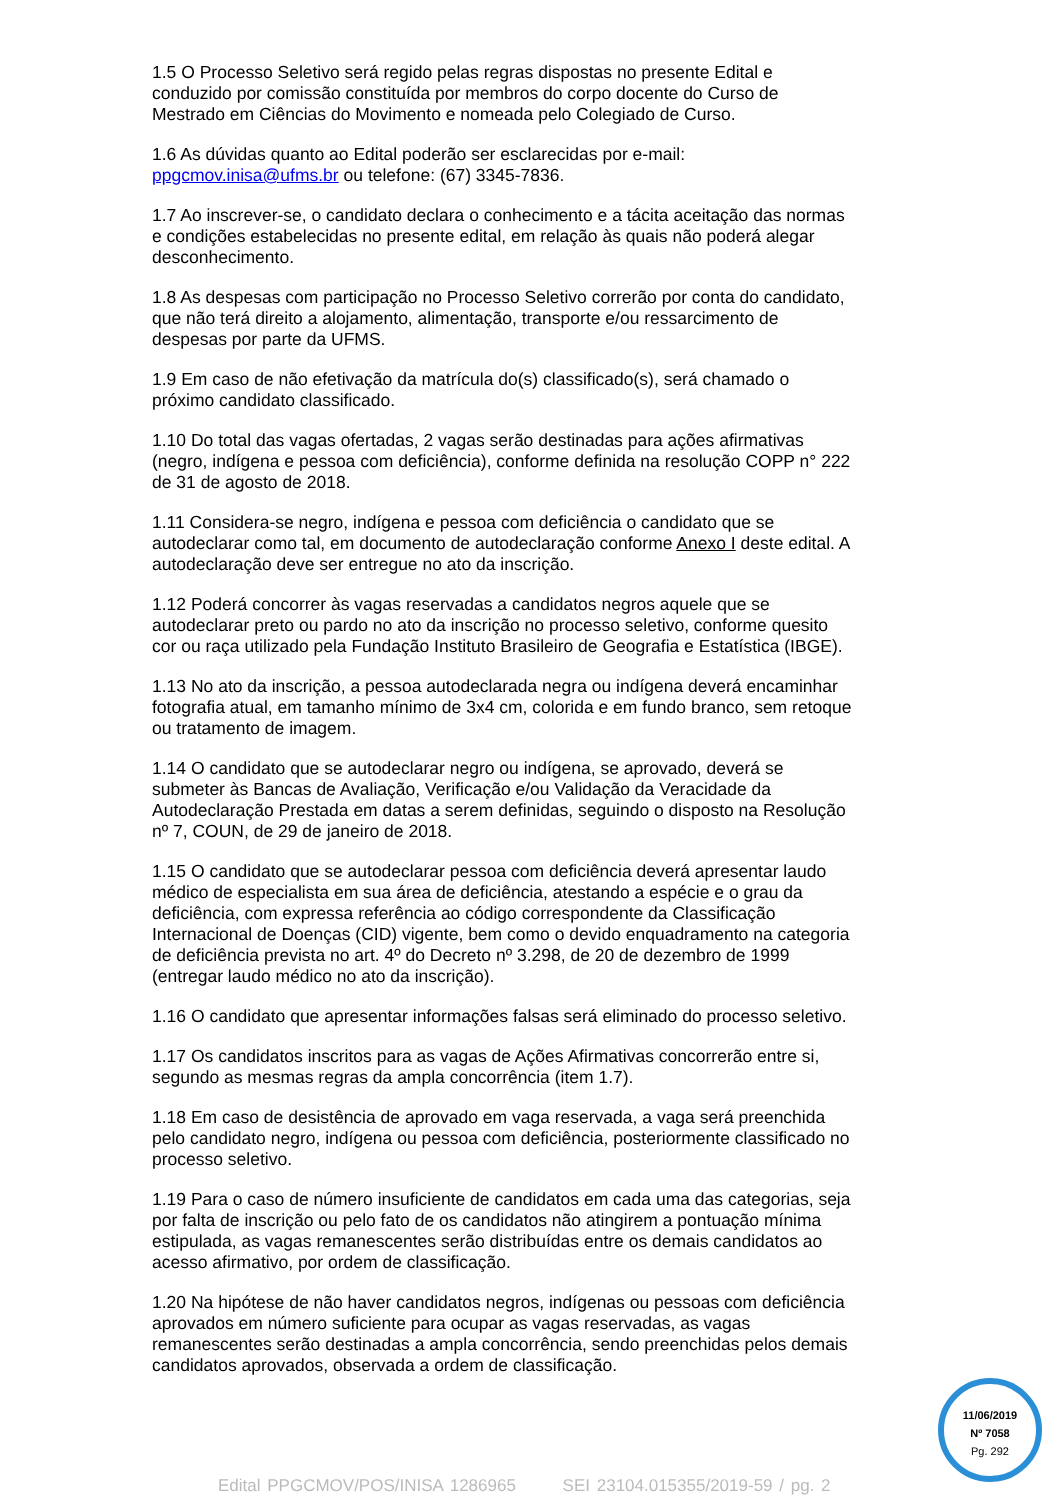1.5 O Processo Seletivo será regido pelas regras dispostas no presente Edital e conduzido por comissão constituída por membros do corpo docente do Curso de Mestrado em Ciências do Movimento e nomeada pelo Colegiado de Curso.
1.6 As dúvidas quanto ao Edital poderão ser esclarecidas por e-mail: ppgcmov.inisa@ufms.br ou telefone: (67) 3345-7836.
1.7 Ao inscrever-se, o candidato declara o conhecimento e a tácita aceitação das normas e condições estabelecidas no presente edital, em relação às quais não poderá alegar desconhecimento.
1.8 As despesas com participação no Processo Seletivo correrão por conta do candidato, que não terá direito a alojamento, alimentação, transporte e/ou ressarcimento de despesas por parte da UFMS.
1.9 Em caso de não efetivação da matrícula do(s) classificado(s), será chamado o próximo candidato classificado.
1.10 Do total das vagas ofertadas, 2 vagas serão destinadas para ações afirmativas (negro, indígena e pessoa com deficiência), conforme definida na resolução COPP n° 222 de 31 de agosto de 2018.
1.11 Considera-se negro, indígena e pessoa com deficiência o candidato que se autodeclarar como tal, em documento de autodeclaração conforme Anexo I deste edital. A autodeclaração deve ser entregue no ato da inscrição.
1.12 Poderá concorrer às vagas reservadas a candidatos negros aquele que se autodeclarar preto ou pardo no ato da inscrição no processo seletivo, conforme quesito cor ou raça utilizado pela Fundação Instituto Brasileiro de Geografia e Estatística (IBGE).
1.13 No ato da inscrição, a pessoa autodeclarada negra ou indígena deverá encaminhar fotografia atual, em tamanho mínimo de 3x4 cm, colorida e em fundo branco, sem retoque ou tratamento de imagem.
1.14 O candidato que se autodeclarar negro ou indígena, se aprovado, deverá se submeter às Bancas de Avaliação, Verificação e/ou Validação da Veracidade da Autodeclaração Prestada em datas a serem definidas, seguindo o disposto na Resolução nº 7, COUN, de 29 de janeiro de 2018.
1.15 O candidato que se autodeclarar pessoa com deficiência deverá apresentar laudo médico de especialista em sua área de deficiência, atestando a espécie e o grau da deficiência, com expressa referência ao código correspondente da Classificação Internacional de Doenças (CID) vigente, bem como o devido enquadramento na categoria de deficiência prevista no art. 4º do Decreto nº 3.298, de 20 de dezembro de 1999 (entregar laudo médico no ato da inscrição).
1.16 O candidato que apresentar informações falsas será eliminado do processo seletivo.
1.17 Os candidatos inscritos para as vagas de Ações Afirmativas concorrerão entre si, segundo as mesmas regras da ampla concorrência (item 1.7).
1.18 Em caso de desistência de aprovado em vaga reservada, a vaga será preenchida pelo candidato negro, indígena ou pessoa com deficiência, posteriormente classificado no processo seletivo.
1.19 Para o caso de número insuficiente de candidatos em cada uma das categorias, seja por falta de inscrição ou pelo fato de os candidatos não atingirem a pontuação mínima estipulada, as vagas remanescentes serão distribuídas entre os demais candidatos ao acesso afirmativo, por ordem de classificação.
1.20 Na hipótese de não haver candidatos negros, indígenas ou pessoas com deficiência aprovados em número suficiente para ocupar as vagas reservadas, as vagas remanescentes serão destinadas a ampla concorrência, sendo preenchidas pelos demais candidatos aprovados, observada a ordem de classificação.
11/06/2019
Nº 7058
Pg. 292
Edital PPGCMOV/POS/INISA 1286965 SEI 23104.015355/2019-59 / pg. 2